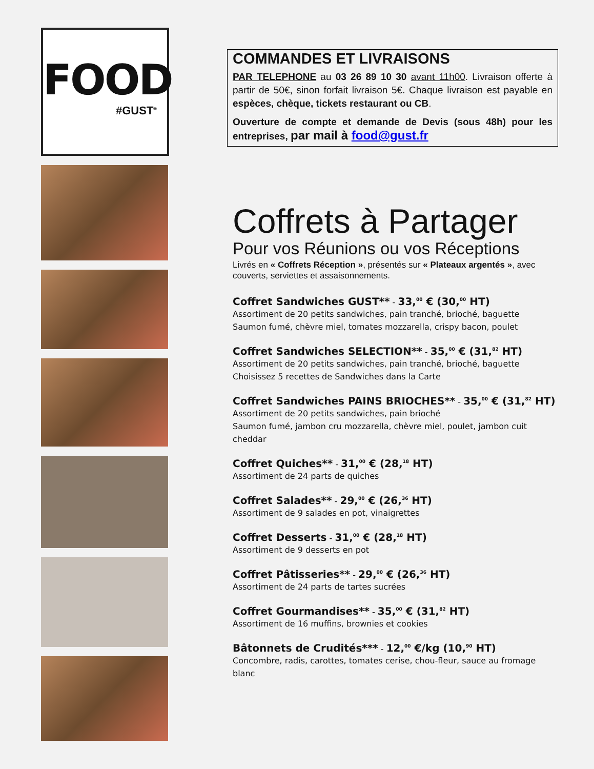FOOD
#GUST<sup>®</sup>
COMMANDES ET LIVRAISONS
PAR TELEPHONE au 03 26 89 10 30 avant 11h00. Livraison offerte à partir de 50€, sinon forfait livraison 5€. Chaque livraison est payable en espèces, chèque, tickets restaurant ou CB.
Ouverture de compte et demande de Devis (sous 48h) pour les entreprises, par mail à food@gust.fr
Coffrets à Partager
Pour vos Réunions ou vos Réceptions
Livrés en « Coffrets Réception », présentés sur « Plateaux argentés », avec couverts, serviettes et assaisonnements.
Coffret Sandwiches GUST** - 33,<sup>00</sup> € (30,<sup>00</sup> HT)
Assortiment de 20 petits sandwiches, pain tranché, brioché, baguette
Saumon fumé, chèvre miel, tomates mozzarella, crispy bacon, poulet
Coffret Sandwiches SELECTION** - 35,<sup>00</sup> € (31,<sup>82</sup> HT)
Assortiment de 20 petits sandwiches, pain tranché, brioché, baguette
Choisissez 5 recettes de Sandwiches dans la Carte
Coffret Sandwiches PAINS BRIOCHES** - 35,<sup>00</sup> € (31,<sup>82</sup> HT)
Assortiment de 20 petits sandwiches, pain brioché
Saumon fumé, jambon cru mozzarella, chèvre miel, poulet, jambon cuit cheddar
Coffret Quiches** - 31,<sup>00</sup> € (28,<sup>18</sup> HT)
Assortiment de 24 parts de quiches
Coffret Salades** - 29,<sup>00</sup> € (26,<sup>36</sup> HT)
Assortiment de 9 salades en pot, vinaigrettes
Coffret Desserts - 31,<sup>00</sup> € (28,<sup>18</sup> HT)
Assortiment de 9 desserts en pot
Coffret Pâtisseries** - 29,<sup>00</sup> € (26,<sup>36</sup> HT)
Assortiment de 24 parts de tartes sucrées
Coffret Gourmandises** - 35,<sup>00</sup> € (31,<sup>82</sup> HT)
Assortiment de 16 muffins, brownies et cookies
Bâtonnets de Crudités*** - 12,<sup>00</sup> €/kg (10,<sup>90</sup> HT)
Concombre, radis, carottes, tomates cerise, chou-fleur, sauce au fromage blanc